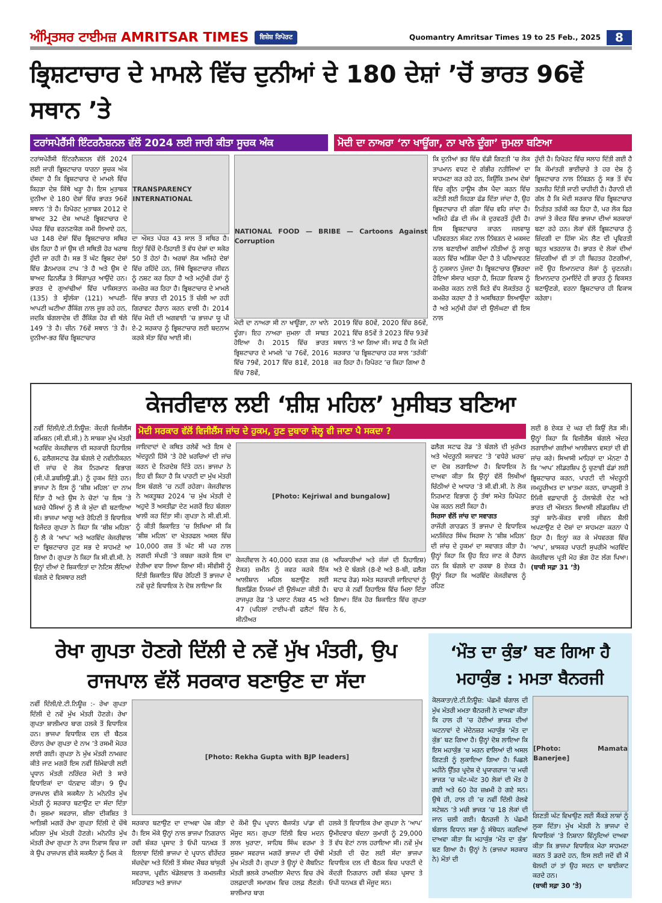ਅੰਮ੍ਰਿਤਸਰ ਟਾਈਮਜ਼ AMRITSAR TIMES ਵਿਸ਼ੇਸ਼ ਰਿਪੋਰਟ Quomantry Amritsar Times 19 to 25 Feb., 2025 8
ਭ੍ਰਿਸ਼ਟਾਚਾਰ ਦੇ ਮਾਮਲੇ ਵਿੱਚ ਦੁਨੀਆਂ ਦੇ 180 ਦੇਸ਼ਾਂ ’ਚੋਂ ਭਾਰਤ 96ਵੇਂ ਸਥਾਨ ’ਤੇ
ਟਰਾਂਸਪੇਰੈਂਸੀ ਇੰਟਰਨੈਸ਼ਨਲ ਵੱਲੋਂ 2024 ਲਈ ਜਾਰੀ ਕੀਤਾ ਸੂਚਕ ਅੰਕ
ਮੋਦੀ ਦਾ ਨਾਅਰਾ ‘ਨਾ ਖਾਊਂਗਾ, ਨਾ ਖਾਨੇ ਦੂੰਗਾ’ ਜੁਮਲਾ ਬਣਿਆ
ਟਰਾਂਸਪੇਰੈਂਸੀ ਇੰਟਰਨੈਸ਼ਨਲ ਵੱਲੋਂ 2024 ਲਈ ਜਾਰੀ ਭ੍ਰਿਸ਼ਟਾਚਾਰ ਧਾਰਨਾ ਸੂਚਕ ਅੰਕ ਦੱਸਦਾ ਹੈ ਕਿ ਭ੍ਰਿਸ਼ਟਾਚਾਰ ਦੇ ਮਾਮਲੇ ਵਿੱਚ ਕਿਹੜਾ ਦੇਸ਼ ਕਿੱਥੇ ਖੜ੍ਹਾ ਹੈ। ਇਸ ਮੁਤਾਬਕ ਦੁਨੀਆ ਦੇ 180 ਦੇਸ਼ਾਂ ਵਿੱਚ ਭਾਰਤ 96ਵੇਂ ਸਥਾਨ ’ਤੇ ਹੈ। ਰਿਪੋਰਟ ਮੁਤਾਬਕ 2012 ਦੇ ਬਾਅਦ 32 ਦੇਸ਼ ਆਪਣੇ ਭ੍ਰਿਸ਼ਟਾਚਾਰ ਦੇ ਪੱਧਰ ਵਿੱਚ ਵਰਨਣਯੋਗ ਕਮੀ ਲਿਆਏ ਹਨ, ਪਰ 148 ਦੇਸ਼ਾਂ ਵਿੱਚ ਭ੍ਰਿਸ਼ਟਾਚਾਰ ਸਥਿਰ ਚੱਲ ਰਿਹਾ ਹੈ ਜਾਂ ਉਸ ਦੀ ਸਥਿਤੀ ਹੋਰ ਖਰਾਬ ਹੁੰਦੀ ਜਾ ਰਹੀ ਹੈ। ਸਭ ਤੋਂ ਘੱਟ ਭ੍ਰਿਸ਼ਟ ਦੇਸ਼ਾਂ ਵਿੱਚ ਡੈਨਮਾਰਕ ਟਾਪ ’ਤੇ ਹੈ ਅਤੇ ਉਸ ਦੇ ਬਾਅਦ ਫਿਨਲੈਂਡ ਤੇ ਸਿੰਗਾਪੁਰ ਆਉਂਦੇ ਹਨ। ਭਾਰਤ ਦੇ ਗੁਆਂਢੀਆਂ ਵਿੱਚ ਪਾਕਿਸਤਾਨ (135) ਤੇ ਸ੍ਰੀਲੰਕਾ (121) ਆਪਣੀ-ਆਪਣੀ ਘਟੀਆ ਰੈਂਕਿੰਗ ਨਾਲ ਜੂਝ ਰਹੇ ਹਨ, ਜਦਕਿ ਬੰਗਲਾਦੇਸ਼ ਦੀ ਰੈਂਕਿੰਗ ਹੋਰ ਵੀ ਥੱਲੇ 149 ’ਤੇ ਹੈ। ਚੀਨ 76ਵੇਂ ਸਥਾਨ ’ਤੇ ਹੈ। ਦੁਨੀਆ-ਭਰ ਵਿੱਚ ਭ੍ਰਿਸ਼ਟਾਚਾਰ
TRANSPARENCY INTERNATIONAL
ਦਾ ਔਸਤ ਪੱਧਰ 43 ਸਾਲ ਤੋਂ ਸਥਿਰ ਹੈ। ਇਨ੍ਹਾਂ ਵਿੱਚੋਂ ਦੋ-ਤਿਹਾਈ ਤੋਂ ਵੱਧ ਦੇਸ਼ਾਂ ਦਾ ਸਕੋਰ 50 ਤੋਂ ਹੇਠਾਂ ਹੈ। ਅਰਬਾਂ ਲੋਕ ਅਜਿਹੇ ਦੇਸ਼ਾਂ ਵਿੱਚ ਰਹਿੰਦੇ ਹਨ, ਜਿੱਥੇ ਭ੍ਰਿਸ਼ਟਾਚਾਰ ਜੀਵਨ ਨੂੰ ਨਸ਼ਟ ਕਰ ਰਿਹਾ ਹੈ ਅਤੇ ਮਨੁੱਖੀ ਹੱਕਾਂ ਨੂੰ ਕਮਜ਼ੋਰ ਕਰ ਰਿਹਾ ਹੈ। ਭ੍ਰਿਸ਼ਟਾਚਾਰ ਦੇ ਮਾਮਲੇ ਵਿੱਚ ਭਾਰਤ ਦੀ 2015 ਤੋਂ ਚੱਲੀ ਆ ਰਹੀ ਗਿਰਾਵਟ ਹੈਰਾਨ ਕਰਨ ਵਾਲੀ ਹੈ। 2014 ਵਿੱਚ ਮੋਦੀ ਦੀ ਅਗਵਾਈ ’ਚ ਭਾਜਪਾ ਯੂ ਪੀ ਏ-2 ਸਰਕਾਰ ਨੂੰ ਭ੍ਰਿਸ਼ਟਾਚਾਰ ਲਈ ਬਦਨਾਮ ਕਰਕੇ ਸੱਤਾ ਵਿੱਚ ਆਈ ਸੀ।
NATIONAL FOOD — BRIBE — Cartoons Against Corruption
ਮੋਦੀ ਦਾ ਨਾਅਰਾ ਸੀ ਨਾ ਖਾਊਂਗਾ, ਨਾ ਖਾਨੇ ਦੂੰਗਾ। ਇਹ ਨਾਅਰਾ ਜੁਮਲਾ ਹੀ ਸਾਬਤ ਹੋਇਆ ਹੈ। 2015 ਵਿੱਚ ਭਾਰਤ ਭ੍ਰਿਸ਼ਟਾਚਾਰ ਦੇ ਮਾਮਲੇ ’ਚ 76ਵੇਂ, 2016 ਵਿੱਚ 79ਵੇਂ, 2017 ਵਿੱਚ 81ਵੇਂ, 2018 ਵਿੱਚ 78ਵੇਂ,
2019 ਵਿੱਚ 80ਵੇਂ, 2020 ਵਿੱਚ 86ਵੇਂ, 2021 ਵਿੱਚ 85ਵੇਂ ਤੇ 2023 ਵਿੱਚ 93ਵੇਂ ਸਥਾਨ ’ਤੇ ਆ ਗਿਆ ਸੀ। ਸਾਫ ਹੈ ਕਿ ਮੋਦੀ ਸਰਕਾਰ ’ਚ ਭ੍ਰਿਸ਼ਟਾਚਾਰ ਹਰ ਸਾਲ ‘ਤਰੱਕੀ’ ਕਰ ਰਿਹਾ ਹੈ। ਰਿਪੋਰਟ ’ਚ ਕਿਹਾ ਗਿਆ ਹੈ
ਕਿ ਦੁਨੀਆਂ ਭਰ ਵਿੱਚ ਵੱਡੀ ਗਿਣਤੀ ’ਚ ਲੋਕ ਤਾਪਮਾਨ ਵਧਣ ਦੇ ਗੰਭੀਰ ਨਤੀਜਿਆਂ ਦਾ ਸਾਹਮਣਾ ਕਰ ਰਹੇ ਹਨ, ਕਿਉਂਕਿ ਤਮਾਮ ਦੇਸ਼ਾਂ ਵਿੱਚ ਗ੍ਰੀਨ ਹਾਊਸ ਗੈਸ ਪੈਦਾ ਕਰਨ ਵਿੱਚ ਕਟੌਤੀ ਲਈ ਜਿਹੜਾ ਫੰਡ ਦਿੱਤਾ ਜਾਂਦਾ ਹੈ, ਉਹ ਭ੍ਰਿਸ਼ਟਾਚਾਰ ਦੀ ਗੰਗਾ ਵਿੱਚ ਵਹਿ ਜਾਂਦਾ ਹੈ। ਅਜਿਹੇ ਫੰਡ ਦੀ ਜੰਮ ਕੇ ਦੁਰਵਰਤੋਂ ਹੁੰਦੀ ਹੈ। ਇਸ ਭ੍ਰਿਸ਼ਟਾਚਾਰ ਕਾਰਨ ਜਲਵਾਯੂ ਪਰਿਵਰਤਨ ਸੰਕਟ ਨਾਲ ਨਿੱਬੜਨ ਦੇ ਮਕਸਦ ਨਾਲ ਬਣਾਈਆਂ ਗਈਆਂ ਨੀਤੀਆਂ ਨੂੰ ਲਾਗੂ ਕਰਨ ਵਿੱਚ ਅੜਿੱਕਾ ਪੈਂਦਾ ਹੈ ਤੇ ਪਰਿਆਵਰਣ ਨੂੰ ਨੁਕਸਾਨ ਪੁੱਜਦਾ ਹੈ। ਭ੍ਰਿਸ਼ਟਾਚਾਰ ਉੱਭਰਦਾ ਹੋਇਆ ਸੰਸਾਰ ਖਤਰਾ ਹੈ, ਜਿਹੜਾ ਵਿਕਾਸ ਨੂੰ ਕਮਜ਼ੋਰ ਕਰਨ ਨਾਲੋਂ ਕਿਤੇ ਵੱਧ ਲੋਕਤੰਤਰ ਨੂੰ ਕਮਜ਼ੋਰ ਕਰਦਾ ਹੈ ਤੇ ਅਸਥਿਰਤਾ ਲਿਆਉਂਦਾ ਹੈ ਅਤੇ ਮਨੁੱਖੀ ਹੱਕਾਂ ਦੀ ਉਲੰਘਣਾ ਵੀ ਇਸ ਨਾਲ
ਹੁੰਦੀ ਹੈ। ਰਿਪੋਰਟ ਵਿੱਚ ਸਲਾਹ ਦਿੱਤੀ ਗਈ ਹੈ ਕਿ ਕੌਮਾਂਤਰੀ ਭਾਈਚਾਰੇ ਤੇ ਹਰ ਦੇਸ਼ ਨੂੰ ਭ੍ਰਿਸ਼ਟਾਚਾਰ ਨਾਲ ਨਿੱਬੜਨ ਨੂੰ ਸਭ ਤੋਂ ਵੱਧ ਤਰਜੀਹ ਦਿੱਤੀ ਜਾਣੀ ਚਾਹੀਦੀ ਹੈ। ਹੈਰਾਨੀ ਦੀ ਗੱਲ ਹੈ ਕਿ ਮੋਦੀ ਸਰਕਾਰ ਵਿੱਚ ਭ੍ਰਿਸ਼ਟਾਚਾਰ ਨਿਰੰਤਰ ਤਰੱਕੀ ਕਰ ਰਿਹਾ ਹੈ, ਪਰ ਲੋਕ ਫਿਰ ਰਾਜਾਂ ਤੇ ਕੇਂਦਰ ਵਿੱਚ ਭਾਜਪਾ ਦੀਆਂ ਸਰਕਾਰਾਂ ਬਣਾ ਰਹੇ ਹਨ। ਲੋਕਾਂ ਵੱਲੋਂ ਭ੍ਰਿਸ਼ਟਾਚਾਰ ਨੂੰ ਜ਼ਿੰਦਗੀ ਦਾ ਹਿੱਸਾ ਮੰਨ ਲੈਣ ਦੀ ਪ੍ਰਵਿਰਤੀ ਬਹੁਤ ਖਤਰਨਾਕ ਹੈ। ਭਾਰਤ ਦੇ ਲੋਕਾਂ ਦੀਆਂ ਜ਼ਿੰਦਗੀਆਂ ਵੀ ਤਾਂ ਹੀ ਬਿਹਤਰ ਹੋਣਗੀਆਂ, ਜਦੋਂ ਉਹ ਇਮਾਨਦਾਰ ਲੋਕਾਂ ਨੂੰ ਚੁਣਨਗੇ। ਇਮਾਨਦਾਰ ਨੁਮਾਇੰਦੇ ਹੀ ਭਾਰਤ ਨੂੰ ਵਿਕਸਤ ਬਣਾਉਣਗੇ, ਵਰਨਾ ਭ੍ਰਿਸ਼ਟਾਚਾਰ ਹੀ ਵਿਕਾਸ ਕਰੇਗਾ।
ਕੇਜਰੀਵਾਲ ਲਈ ‘ਸ਼ੀਸ਼ ਮਹਿਲ’ ਮੁਸੀਬਤ ਬਣਿਆ
ਨਵੀਂ ਦਿੱਲੀ/ਏ.ਟੀ.ਨਿਊਜ਼: ਕੇਂਦਰੀ ਵਿਜੀਲੈਂਸ ਕਮਿਸ਼ਨ (ਸੀ.ਵੀ.ਸੀ.) ਨੇ ਸਾਬਕਾ ਮੁੱਖ ਮੰਤਰੀ ਅਰਵਿੰਦ ਕੇਜਰੀਵਾਲ ਦੀ ਸਰਕਾਰੀ ਰਿਹਾਇਸ਼ 6, ਫਲੈਗਸਟਾਫ ਰੋਡ ਬੰਗਲੇ ਦੇ ਨਵੀਨੀਕਰਨ ਦੀ ਜਾਂਚ ਦੇ ਲੋਕ ਨਿਰਮਾਣ ਵਿਭਾਗ (ਸੀ.ਪੀ.ਡਬਲਿਊ.ਡੀ.) ਨੂੰ ਹੁਕਮ ਦਿੱਤੇ ਹਨ। ਭਾਜਪਾ ਨੇ ਇਸ ਨੂੰ ‘ਸ਼ੀਸ਼ ਮਹਿਲ’ ਦਾ ਨਾਮ ਦਿੱਤਾ ਹੈ ਅਤੇ ਉਸ ਨੇ ਚੋਣਾਂ ’ਚ ਇਸ ’ਤੇ ਖ਼ਰਚੇ ਪੈਸਿਆਂ ਨੂੰ ਲੈ ਕੇ ਮੁੱਦਾ ਵੀ ਬਣਾਇਆ ਸੀ। ਭਾਜਪਾ ਆਗੂ ਅਤੇ ਰੋਹਿਣੀ ਤੋਂ ਵਿਧਾਇਕ ਵਿਜੇਂਦਰ ਗੁਪਤਾ ਨੇ ਕਿਹਾ ਕਿ ‘ਸ਼ੀਸ਼ ਮਹਿਲ’ ਨੂੰ ਲੈ ਕੇ ‘ਆਪ’ ਅਤੇ ਅਰਵਿੰਦ ਕੇਜਰੀਵਾਲ ਦਾ ਭ੍ਰਿਸ਼ਟਾਚਾਰ ਹੁਣ ਸਭ ਦੇ ਸਾਹਮਣੇ ਆ ਗਿਆ ਹੈ। ਗੁਪਤਾ ਨੇ ਕਿਹਾ ਕਿ ਸੀ.ਵੀ.ਸੀ. ਨੇ ਉਨ੍ਹਾਂ ਦੀਆਂ ਦੋ ਸ਼ਿਕਾਇਤਾਂ ਦਾ ਨੋਟਿਸ ਲੈਂਦਿਆਂ ਬੰਗਲੇ ਦੇ ਵਿਸਥਾਰ ਲਈ
ਮੋਦੀ ਸਰਕਾਰ ਵੱਲੋਂ ਵਿਜੀਲੈਂਸ ਜਾਂਚ ਦੇ ਹੁਕਮ, ਹੁਣ ਦੁਬਾਰਾ ਜੇਲ੍ਹ ਵੀ ਜਾਣਾ ਪੈ ਸਕਦਾ ?
ਜਾਇਦਾਦਾਂ ਦੇ ਕਥਿਤ ਰਲੇਵੇਂ ਅਤੇ ਇਸ ਦੇ ਅੰਦਰੂਨੀ ਹਿੱਸੇ ’ਤੇ ਹੋਏ ਖ਼ਰਚਿਆਂ ਦੀ ਜਾਂਚ ਕਰਨ ਦੇ ਨਿਰਦੇਸ਼ ਦਿੱਤੇ ਹਨ। ਭਾਜਪਾ ਨੇ ਇਹ ਵੀ ਕਿਹਾ ਹੈ ਕਿ ਪਾਰਟੀ ਦਾ ਮੁੱਖ ਮੰਤਰੀ ਇਸ ਬੰਗਲੇ ’ਚ ਨਹੀਂ ਰਹੇਗਾ। ਕੇਜਰੀਵਾਲ ਨੇ ਅਕਤੂਬਰ 2024 ’ਚ ਮੁੱਖ ਮੰਤਰੀ ਦੇ ਅਹੁਦੇ ਤੋਂ ਅਸਤੀਫ਼ਾ ਦੇਣ ਮਗਰੋਂ ਇਹ ਬੰਗਲਾ ਖਾਲੀ ਕਰ ਦਿੱਤਾ ਸੀ। ਗੁਪਤਾ ਨੇ ਸੀ.ਵੀ.ਸੀ. ਨੂੰ ਕੀਤੀ ਸ਼ਿਕਾਇਤ ’ਚ ਲਿਖਿਆ ਸੀ ਕਿ ‘ਸ਼ੀਸ਼ ਮਹਿਲ’ ਦਾ ਖੇਤਰਫਲ ਅਸਲ ਵਿੱਚ 10,000 ਗਜ਼ ਤੋਂ ਘੱਟ ਸੀ ਪਰ ਨਾਲ ਲਗਦੀ ਸੰਪਤੀ ’ਤੇ ਕਬਜ਼ਾ ਕਰਕੇ ਇਸ ਦਾ ਏਰੀਆ ਵਧਾ ਲਿਆ ਗਿਆ ਸੀ। ਸੀਵੀਸੀ ਨੂੰ ਦਿੱਤੀ ਸ਼ਿਕਾਇਤ ਵਿੱਚ ਰੋਹਿਣੀ ਤੋਂ ਭਾਜਪਾ ਦੇ ਨਵੇਂ ਚੁਣੇ ਵਿਧਾਇਕ ਨੇ ਦੋਸ਼ ਲਾਇਆ ਕਿ
[Photo: Kejriwal and bungalow]
ਕੇਜਰੀਵਾਲ ਨੇ 40,000 ਵਰਗ ਗਜ਼ (8 ਏਕੜ) ਜ਼ਮੀਨ ਨੂੰ ਕਵਰ ਕਰਕੇ ਇੱਕ ਆਲੀਸ਼ਾਨ ਮਹਿਲ ਬਣਾਉਣ ਲਈ ਬਿਲਡਿੰਗ ਨਿਯਮਾਂ ਦੀ ਉਲੰਘਣਾ ਕੀਤੀ ਹੈ। ਰਾਜਪੁਰ ਰੋਡ ’ਤੇ ਪਲਾਟ ਨੰਬਰ 45 ਅਤੇ 47 (ਪਹਿਲਾਂ ਟਾਈਪ-ਵੀ ਫਲੈਟਾਂ ਵਿੱਚ ਸੀਨੀਅਰ
ਅਧਿਕਾਰੀਆਂ ਅਤੇ ਜੱਜਾਂ ਦੀ ਰਿਹਾਇਸ਼) ਅਤੇ ਦੋ ਬੰਗਲੇ (8-ਏ ਅਤੇ 8-ਬੀ, ਫਲੈਗ ਸਟਾਫ ਰੋਡ) ਸਮੇਤ ਸਰਕਾਰੀ ਜਾਇਦਾਦਾਂ ਨੂੰ ਢਾਹ ਕੇ ਨਵੀਂ ਰਿਹਾਇਸ਼ ਵਿੱਚ ਮਿਲਾ ਦਿੱਤਾ ਗਿਆ। ਇੱਕ ਹੋਰ ਸ਼ਿਕਾਇਤ ਵਿੱਚ ਗੁਪਤਾ ਨੇ 6,
ਫਲੈਗ ਸਟਾਫ ਰੋਡ ’ਤੇ ਬੰਗਲੇ ਦੀ ਮੁਰੰਮਤ ਅਤੇ ਅੰਦਰੂਨੀ ਸਜਾਵਟ ’ਤੇ ‘ਵਧੇਰੇ ਖ਼ਰਚ’ ਦਾ ਦੋਸ਼ ਲਗਾਇਆ ਹੈ। ਵਿਧਾਇਕ ਨੇ ਦਾਅਵਾ ਕੀਤਾ ਕਿ ਉਨ੍ਹਾਂ ਵੱਲੋਂ ਲਿਖੀਆਂ ਚਿੱਠੀਆਂ ਦੇ ਆਧਾਰ ’ਤੇ ਸੀ.ਵੀ.ਸੀ. ਨੇ ਲੋਕ ਨਿਰਮਾਣ ਵਿਭਾਗ ਨੂੰ ਤੱਥਾਂ ਸਮੇਤ ਰਿਪੋਰਟ ਪੇਸ਼ ਕਰਨ ਲਈ ਕਿਹਾ ਹੈ।
ਸਿਰਸਾ ਵੱਲੋਂ ਜਾਂਚ ਦਾ ਸਵਾਗਤ
ਰਾਜੌਰੀ ਗਾਰਡਨ ਤੋਂ ਭਾਜਪਾ ਦੇ ਵਿਧਾਇਕ ਮਨਜਿੰਦਰ ਸਿੰਘ ਸਿਰਸਾ ਨੇ ‘ਸ਼ੀਸ਼ ਮਹਿਲ’ ਦੀ ਜਾਂਚ ਦੇ ਹੁਕਮਾਂ ਦਾ ਸਵਾਗਤ ਕੀਤਾ ਹੈ। ਉਨ੍ਹਾਂ ਕਿਹਾ ਕਿ ਉਹ ਇਹ ਜਾਣ ਕੇ ਹੈਰਾਨ ਹਨ ਕਿ ਬੰਗਲੇ ਦਾ ਰਕਬਾ 8 ਏਕੜ ਹੈ। ਉਨ੍ਹਾਂ ਕਿਹਾ ਕਿ ਅਰਵਿੰਦ ਕੇਜਰੀਵਾਲ ਨੂੰ ਰਹਿਣ
ਲਈ 8 ਏਕੜ ਦੇ ਘਰ ਦੀ ਕਿਉਂ ਲੋੜ ਸੀ। ਉਨ੍ਹਾਂ ਕਿਹਾ ਕਿ ਵਿਜੀਲੈਂਸ ਬੰਗਲੇ ਅੰਦਰ ਲਗਾਈਆਂ ਗਈਆਂ ਆਲੀਸ਼ਾਨ ਵਸਤਾਂ ਦੀ ਵੀ ਜਾਂਚ ਕਰੇ। ਸਿਆਸੀ ਮਾਹਿਰਾਂ ਦਾ ਮੰਨਣਾ ਹੈ ਕਿ ‘ਆਪ’ ਲੀਡਰਸ਼ਿਪ ਨੂੰ ਚੁਣਾਵੀ ਫੰਡਾਂ ਲਈ ਭ੍ਰਿਸ਼ਟਾਚਾਰ ਕਰਨ, ਪਾਰਟੀ ਦੀ ਅੰਦਰੂਨੀ ਜਮਹੂਰੀਅਤ ਦਾ ਖ਼ਾਤਮਾ ਕਰਨ, ਚਾਪਲੂਸੀ ਤੇ ਨਿੱਜੀ ਵਫ਼ਾਦਾਰੀ ਨੂੰ ਹੱਲਾਸ਼ੇਰੀ ਦੇਣ ਅਤੇ ਭਾਰਤ ਦੀ ਔਸਤਨ ਸਿਆਸੀ ਲੀਡਰਸ਼ਿਪ ਦੀ ਤਰ੍ਹਾਂ ਸ਼ਾਨੋ-ਸ਼ੌਕਤ ਵਾਲੀ ਜੀਵਨ ਸ਼ੈਲੀ ਅਪਣਾਉਣ ਦੇ ਦੋਸ਼ਾਂ ਦਾ ਸਾਹਮਣਾ ਕਰਨਾ ਪੈ ਰਿਹਾ ਹੈ। ਇਨ੍ਹਾਂ ਕਰ ਕੇ ਮੱਧਵਰਗ ਵਿੱਚ ‘ਆਪ’, ਖ਼ਾਸਕਰ ਪਾਰਟੀ ਸੁਪਰੀਮੋ ਅਰਵਿੰਦ ਕੇਜਰੀਵਾਲ ਪ੍ਰਤੀ ਮੋਹ ਭੰਗ ਹੋਣ ਲੱਗ ਪਿਆ। (ਬਾਕੀ ਸਫ਼ਾ 31 ’ਤੇ)
ਰੇਖਾ ਗੁਪਤਾ ਹੋਣਗੇ ਦਿੱਲੀ ਦੇ ਨਵੇਂ ਮੁੱਖ ਮੰਤਰੀ, ਉਪ ਰਾਜਪਾਲ ਵੱਲੋਂ ਸਰਕਾਰ ਬਣਾਉਣ ਦਾ ਸੱਦਾ
ਨਵੀਂ ਦਿੱਲੀ/ਏ.ਟੀ.ਨਿਊਜ਼ :- ਰੇਖਾ ਗੁਪਤਾ ਦਿੱਲੀ ਦੇ ਨਵੇਂ ਮੁੱਖ ਮੰਤਰੀ ਹੋਣਗੇ। ਰੇਖਾ ਗੁਪਤਾ ਸ਼ਾਲੀਮਾਰ ਬਾਗ ਹਲਕੇ ਤੋਂ ਵਿਧਾਇਕ ਹਨ। ਭਾਜਪਾ ਵਿਧਾਇਕ ਦਲ ਦੀ ਬੈਠਕ ਦੌਰਾਨ ਰੇਖਾ ਗੁਪਤਾ ਦੇ ਨਾਮ ’ਤੇ ਰਸਮੀ ਮੋਹਰ ਲਾਈ ਗਈ। ਗੁਪਤਾ ਨੇ ਮੁੱਖ ਮੰਤਰੀ ਨਾਮਜ਼ਦ ਕੀਤੇ ਜਾਣ ਮਗਰੋਂ ਇਸ ਨਵੀਂ ਜ਼ਿੰਮੇਵਾਰੀ ਲਈ ਪ੍ਰਧਾਨ ਮੰਤਰੀ ਨਰਿੰਦਰ ਮੋਦੀ ਤੇ ਸਾਰੇ ਵਿਧਾਇਕਾਂ ਦਾ ਧੰਨਵਾਦ ਕੀਤਾ। 9 ਉਪ ਰਾਜਪਾਲ ਵੀਕੇ ਸਕਸੈਨਾ ਨੇ ਮਨੋਨੀਤ ਮੁੱਖ ਮੰਤਰੀ ਨੂੰ ਸਰਕਾਰ ਬਣਾਉਣ ਦਾ ਸੱਦਾ ਦਿੱਤਾ ਹੈ। ਸੁਸ਼ਮਾ ਸਵਰਾਜ, ਸ਼ੀਲਾ ਦੀਕਸ਼ਿਤ ਤੇ ਆਤਿਸ਼ੀ ਮਗਰੋਂ ਰੇਖਾ ਗੁਪਤਾ ਦਿੱਲੀ ਦੇ ਚੌਥੇ ਮਹਿਲਾ ਮੁੱਖ ਮੰਤਰੀ ਹੋਣਗੇ। ਮਨੋਨੀਤ ਮੁੱਖ ਮੰਤਰੀ ਰੇਖਾ ਗੁਪਤਾ ਨੇ ਰਾਜ ਨਿਵਾਸ ਵਿਚ ਜਾ ਕੇ ਉਪ ਰਾਜਪਾਲ ਵੀਕੇ ਸਕਸੈਨਾ ਨੂੰ ਮਿਲ ਕੇ
[Photo: Rekha Gupta with BJP leaders]
ਸਰਕਾਰ ਬਣਾਉਣ ਦਾ ਦਾਅਵਾ ਪੇਸ਼ ਕੀਤਾ ਹੈ। ਇਸ ਮੌਕੇ ਉਨ੍ਹਾਂ ਨਾਲ ਭਾਜਪਾ ਨਿਗਰਾਨ ਰਵੀ ਸ਼ੰਕਰ ਪ੍ਰਸਾਦ ਤੇ ਓਪੀ ਧਨਖੜ ਤੋਂ ਇਲਾਵਾ ਦਿੱਲੀ ਭਾਜਪਾ ਦੇ ਪ੍ਰਧਾਨ ਵੀਰੇਂਦਰ ਸੱਚਦੇਵਾ ਅਤੇ ਦਿੱਲੀ ਤੋਂ ਸੰਸਦ ਮੈਂਬਰ ਬਾਂਸੁਰੀ ਸਵਰਾਜ, ਪ੍ਰਵੀਨ ਖੰਡੇਲਵਾਲ ਤੇ ਕਮਲਜੀਤ ਸਹਿਰਾਵਤ ਅਤੇ ਭਾਜਪਾ
ਦੇ ਕੌਮੀ ਉਪ ਪ੍ਰਧਾਨ ਬੈਜਯੰਤ ਪਾਂਡਾ ਵੀ ਮੌਜੂਦ ਸਨ। ਗੁਪਤਾ ਦਿੱਲੀ ਵਿਚ ਮਦਨ ਲਾਲ ਖੁਰਾਣਾ, ਸਾਹਿਬ ਸਿੰਘ ਵਰਮਾ ਤੇ ਸੁਸ਼ਮਾ ਸਵਰਾਜ ਮਗਰੋਂ ਭਾਜਪਾ ਦੀ ਚੌਥੀ ਮੁੱਖ ਮੰਤਰੀ ਹੈ। ਗੁਪਤਾ ਤੇ ਉਨ੍ਹਾਂ ਦੇ ਕੈਬਨਿਟ ਮੰਤਰੀ ਭਲਕੇ ਰਾਮਲੀਲਾ ਮੈਦਾਨ ਵਿਚ ਰੱਖੇ ਹਲਫ਼ਦਾਰੀ ਸਮਾਗਮ ਵਿਚ ਹਲਫ਼ ਲੈਣਗੇ। ਸ਼ਾਲੀਮਾਰ ਬਾਗ
ਹਲਕੇ ਤੋਂ ਵਿਧਾਇਕ ਰੇਖਾ ਗੁਪਤਾ ਨੇ ‘ਆਪ’ ਉਮੀਦਵਾਰ ਬੰਦਨਾ ਕੁਮਾਰੀ ਨੂੰ 29,000 ਤੋਂ ਵੱਧ ਵੋਟਾਂ ਨਾਲ ਹਰਾਇਆ ਸੀ। ਨਵੇਂ ਮੁੱਖ ਮੰਤਰੀ ਦੀ ਚੋਣ ਲਈ ਸੱਦਾ ਭਾਜਪਾ ਵਿਧਾਇਕ ਦਲ ਦੀ ਬੈਠਕ ਵਿਚ ਪਾਰਟੀ ਦੇ ਕੇਂਦਰੀ ਨਿਗਰਾਨ ਰਵੀ ਸ਼ੰਕਰ ਪ੍ਰਸਾਦ ਤੇ ਓਪੀ ਧਨਖੜ ਵੀ ਮੌਜੂਦ ਸਨ।
‘ਮੌਤ ਦਾ ਕੁੰਭ’ ਬਣ ਗਿਆ ਹੈ ਮਹਾਕੁੰਭ : ਮਮਤਾ ਬੈਨਰਜੀ
ਕੋਲਕਾਤਾ/ਏ.ਟੀ.ਨਿਊਜ਼: ਪੱਛਮੀ ਬੰਗਾਲ ਦੀ ਮੁੱਖ ਮੰਤਰੀ ਮਮਤਾ ਬੈਨਰਜੀ ਨੇ ਦਾਅਵਾ ਕੀਤਾ ਕਿ ਹਾਲ ਹੀ ’ਚ ਹੋਈਆਂ ਭਾਜੜ ਦੀਆਂ ਘਟਨਾਵਾਂ ਦੇ ਮੱਦੇਨਜ਼ਰ ਮਹਾਕੁੰਭ ‘ਮੌਤ ਦਾ ਕੁੰਭ’ ਬਣ ਗਿਆ ਹੈ। ਉਨ੍ਹਾਂ ਦੋਸ਼ ਲਾਇਆ ਕਿ ਇਸ ਮਹਾਕੁੰਭ ’ਚ ਮਰਨ ਵਾਲਿਆਂ ਦੀ ਅਸਲ ਗਿਣਤੀ ਨੂੰ ਲੁਕਾਇਆ ਗਿਆ ਹੈ। ਪਿਛਲੇ ਮਹੀਨੇ ਉੱਤਰ ਪ੍ਰਦੇਸ਼ ਦੇ ਪ੍ਰਯਾਗਰਾਜ ’ਚ ਮਚੀ ਭਾਜੜ ’ਚ ਘੱਟ-ਘੱਟ 30 ਲੋਕਾਂ ਦੀ ਮੌਤ ਹੋ ਗਈ ਅਤੇ 60 ਹੋਰ ਜ਼ਖ਼ਮੀ ਹੋ ਗਏ ਸਨ। ਉਥੇ ਹੀ, ਹਾਲ ਹੀ ’ਚ ਨਵੀਂ ਦਿੱਲੀ ਰੇਲਵੇ ਸਟੇਸ਼ਨ ’ਤੇ ਮਚੀ ਭਾਜੜ ’ਚ 18 ਲੋਕਾਂ ਦੀ ਜਾਨ ਚਲੀ ਗਈ। ਬੈਨਰਜੀ ਨੇ ਪੱਛਮੀ ਬੰਗਾਲ ਵਿਧਾਨ ਸਭਾ ਨੂੰ ਸੰਬੋਧਨ ਕਰਦਿਆਂ ਦਾਅਵਾ ਕੀਤਾ ਕਿ ਮਹਾਕੁੰਭ ‘ਮੌਤ ਦਾ ਕੁੰਭ’ ਬਣ ਗਿਆ ਹੈ। ਉਨ੍ਹਾਂ ਨੇ (ਭਾਜਪਾ ਸਰਕਾਰ ਨੇ) ਮੌਤਾਂ ਦੀ
[Photo: Mamata Banerjee]
ਗਿਣਤੀ ਘੱਟ ਵਿਖਾਉਣ ਲਈ ਸੈਂਕੜੇ ਲਾਸ਼ਾਂ ਨੂੰ ਲੁਕਾ ਦਿੱਤਾ। ਮੁੱਖ ਮੰਤਰੀ ਨੇ ਭਾਜਪਾ ਦੇ ਵਿਧਾਇਕਾਂ ’ਤੇ ਨਿਸ਼ਾਨਾ ਵਿੰਨ੍ਹਦਿਆਂ ਦਾਅਵਾ ਕੀਤਾ ਕਿ ਭਾਜਪਾ ਵਿਧਾਇਕ ਮੇਰਾ ਸਾਹਮਣਾ ਕਰਨ ਤੋਂ ਡਰਦੇ ਹਨ, ਇਸ ਲਈ ਜਦੋਂ ਵੀ ਮੈਂ ਬੋਲਦੀ ਹਾਂ ਤਾਂ ਉਹ ਸਦਨ ਦਾ ਬਾਈਕਾਟ ਕਰਦੇ ਹਨ।
(ਬਾਕੀ ਸਫ਼ਾ 30 ’ਤੇ)